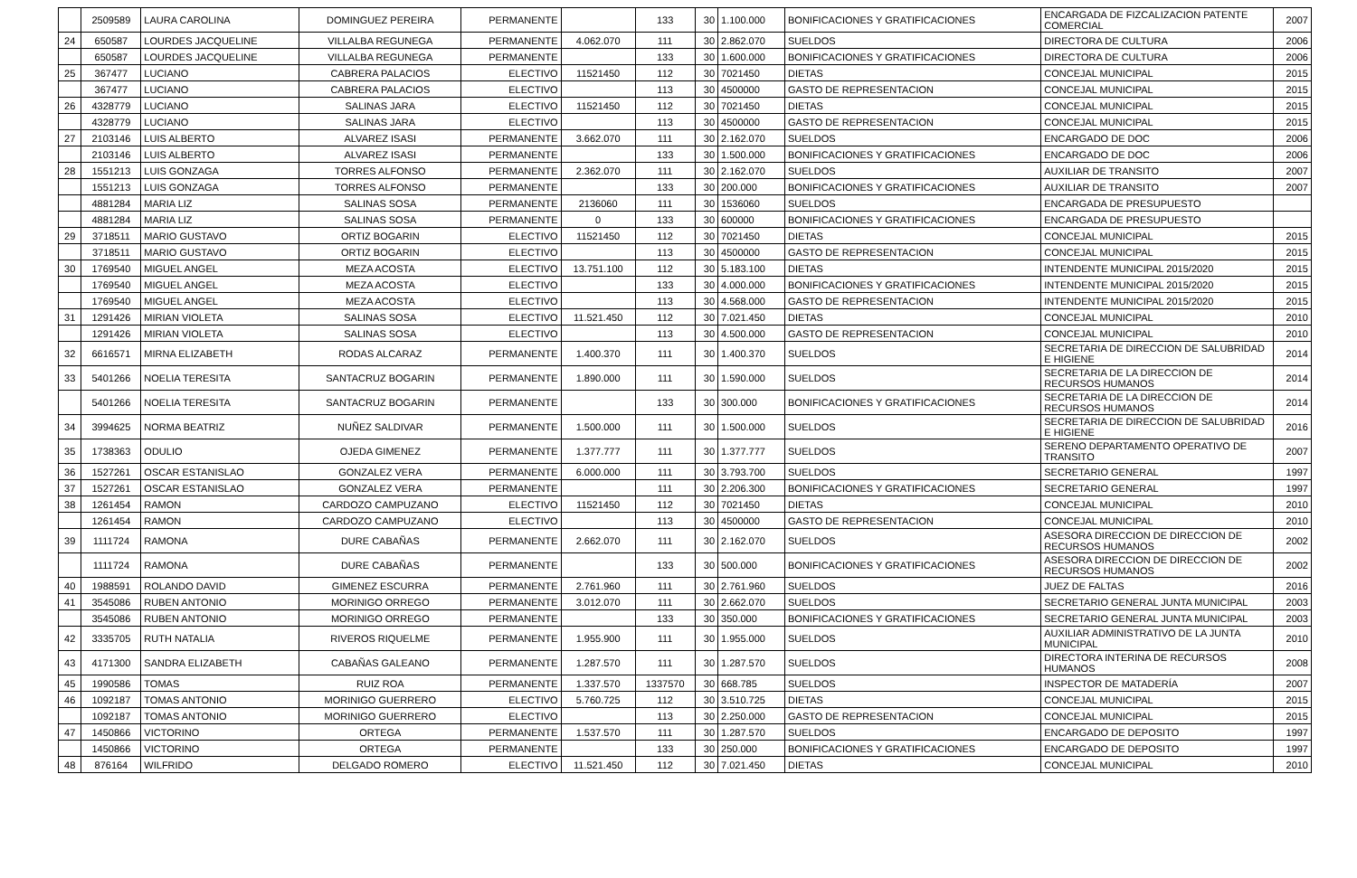| | 2509589 | LAURA CAROLINA | DOMINGUEZ PEREIRA | PERMANENTE | | 133 | 30 | 1.100.000 | BONIFICACIONES Y GRATIFICACIONES | ENCARGADA DE FIZCALIZACION PATENTE COMERCIAL | 2007 |
| 24 | 650587 | LOURDES JACQUELINE | VILLALBA REGUNEGA | PERMANENTE | 4.062.070 | 111 | 30 | 2.862.070 | SUELDOS | DIRECTORA DE CULTURA | 2006 |
| | 650587 | LOURDES JACQUELINE | VILLALBA REGUNEGA | PERMANENTE | | 133 | 30 | 1.600.000 | BONIFICACIONES Y GRATIFICACIONES | DIRECTORA DE CULTURA | 2006 |
| 25 | 367477 | LUCIANO | CABRERA PALACIOS | ELECTIVO | 11521450 | 112 | 30 | 7021450 | DIETAS | CONCEJAL MUNICIPAL | 2015 |
| | 367477 | LUCIANO | CABRERA PALACIOS | ELECTIVO | | 113 | 30 | 4500000 | GASTO DE REPRESENTACION | CONCEJAL MUNICIPAL | 2015 |
| 26 | 4328779 | LUCIANO | SALINAS JARA | ELECTIVO | 11521450 | 112 | 30 | 7021450 | DIETAS | CONCEJAL MUNICIPAL | 2015 |
| | 4328779 | LUCIANO | SALINAS JARA | ELECTIVO | | 113 | 30 | 4500000 | GASTO DE REPRESENTACION | CONCEJAL MUNICIPAL | 2015 |
| 27 | 2103146 | LUIS ALBERTO | ALVAREZ ISASI | PERMANENTE | 3.662.070 | 111 | 30 | 2.162.070 | SUELDOS | ENCARGADO DE DOC | 2006 |
| | 2103146 | LUIS ALBERTO | ALVAREZ ISASI | PERMANENTE | | 133 | 30 | 1.500.000 | BONIFICACIONES Y GRATIFICACIONES | ENCARGADO DE DOC | 2006 |
| 28 | 1551213 | LUIS GONZAGA | TORRES ALFONSO | PERMANENTE | 2.362.070 | 111 | 30 | 2.162.070 | SUELDOS | AUXILIAR DE TRANSITO | 2007 |
| | 1551213 | LUIS GONZAGA | TORRES ALFONSO | PERMANENTE | | 133 | 30 | 200.000 | BONIFICACIONES Y GRATIFICACIONES | AUXILIAR DE TRANSITO | 2007 |
| | 4881284 | MARIA LIZ | SALINAS SOSA | PERMANENTE | 2136060 | 111 | 30 | 1536060 | SUELDOS | ENCARGADA DE PRESUPUESTO | |
| | 4881284 | MARIA LIZ | SALINAS SOSA | PERMANENTE | 0 | 133 | 30 | 600000 | BONIFICACIONES Y GRATIFICACIONES | ENCARGADA DE PRESUPUESTO | |
| 29 | 3718511 | MARIO GUSTAVO | ORTIZ BOGARIN | ELECTIVO | 11521450 | 112 | 30 | 7021450 | DIETAS | CONCEJAL MUNICIPAL | 2015 |
| | 3718511 | MARIO GUSTAVO | ORTIZ BOGARIN | ELECTIVO | | 113 | 30 | 4500000 | GASTO DE REPRESENTACION | CONCEJAL MUNICIPAL | 2015 |
| 30 | 1769540 | MIGUEL ANGEL | MEZA ACOSTA | ELECTIVO | 13.751.100 | 112 | 30 | 5.183.100 | DIETAS | INTENDENTE MUNICIPAL 2015/2020 | 2015 |
| | 1769540 | MIGUEL ANGEL | MEZA ACOSTA | ELECTIVO | | 133 | 30 | 4.000.000 | BONIFICACIONES Y GRATIFICACIONES | INTENDENTE MUNICIPAL 2015/2020 | 2015 |
| | 1769540 | MIGUEL ANGEL | MEZA ACOSTA | ELECTIVO | | 113 | 30 | 4.568.000 | GASTO DE REPRESENTACION | INTENDENTE MUNICIPAL 2015/2020 | 2015 |
| 31 | 1291426 | MIRIAN VIOLETA | SALINAS SOSA | ELECTIVO | 11.521.450 | 112 | 30 | 7.021.450 | DIETAS | CONCEJAL MUNICIPAL | 2010 |
| | 1291426 | MIRIAN VIOLETA | SALINAS SOSA | ELECTIVO | | 113 | 30 | 4.500.000 | GASTO DE REPRESENTACION | CONCEJAL MUNICIPAL | 2010 |
| 32 | 6616571 | MIRNA ELIZABETH | RODAS ALCARAZ | PERMANENTE | 1.400.370 | 111 | 30 | 1.400.370 | SUELDOS | SECRETARIA DE DIRECCION DE SALUBRIDAD E HIGIENE | 2014 |
| 33 | 5401266 | NOELIA TERESITA | SANTACRUZ BOGARIN | PERMANENTE | 1.890.000 | 111 | 30 | 1.590.000 | SUELDOS | SECRETARIA DE LA DIRECCION DE RECURSOS HUMANOS | 2014 |
| | 5401266 | NOELIA TERESITA | SANTACRUZ BOGARIN | PERMANENTE | | 133 | 30 | 300.000 | BONIFICACIONES Y GRATIFICACIONES | SECRETARIA DE LA DIRECCION DE RECURSOS HUMANOS | 2014 |
| 34 | 3994625 | NORMA BEATRIZ | NUÑEZ SALDIVAR | PERMANENTE | 1.500.000 | 111 | 30 | 1.500.000 | SUELDOS | SECRETARIA DE DIRECCION DE SALUBRIDAD E HIGIENE | 2016 |
| 35 | 1738363 | ODULIO | OJEDA GIMENEZ | PERMANENTE | 1.377.777 | 111 | 30 | 1.377.777 | SUELDOS | SERENO DEPARTAMENTO OPERATIVO DE TRANSITO | 2007 |
| 36 | 1527261 | OSCAR ESTANISLAO | GONZALEZ VERA | PERMANENTE | 6.000.000 | 111 | 30 | 3.793.700 | SUELDOS | SECRETARIO GENERAL | 1997 |
| 37 | 1527261 | OSCAR ESTANISLAO | GONZALEZ VERA | PERMANENTE | | 111 | 30 | 2.206.300 | BONIFICACIONES Y GRATIFICACIONES | SECRETARIO GENERAL | 1997 |
| 38 | 1261454 | RAMON | CARDOZO CAMPUZANO | ELECTIVO | 11521450 | 112 | 30 | 7021450 | DIETAS | CONCEJAL MUNICIPAL | 2010 |
| | 1261454 | RAMON | CARDOZO CAMPUZANO | ELECTIVO | | 113 | 30 | 4500000 | GASTO DE REPRESENTACION | CONCEJAL MUNICIPAL | 2010 |
| 39 | 1111724 | RAMONA | DURE CABAÑAS | PERMANENTE | 2.662.070 | 111 | 30 | 2.162.070 | SUELDOS | ASESORA DIRECCION DE DIRECCION DE RECURSOS HUMANOS | 2002 |
| | 1111724 | RAMONA | DURE CABAÑAS | PERMANENTE | | 133 | 30 | 500.000 | BONIFICACIONES Y GRATIFICACIONES | ASESORA DIRECCION DE DIRECCION DE RECURSOS HUMANOS | 2002 |
| 40 | 1988591 | ROLANDO DAVID | GIMENEZ ESCURRA | PERMANENTE | 2.761.960 | 111 | 30 | 2.761.960 | SUELDOS | JUEZ DE FALTAS | 2016 |
| 41 | 3545086 | RUBEN ANTONIO | MORINIGO ORREGO | PERMANENTE | 3.012.070 | 111 | 30 | 2.662.070 | SUELDOS | SECRETARIO GENERAL JUNTA MUNICIPAL | 2003 |
| | 3545086 | RUBEN ANTONIO | MORINIGO ORREGO | PERMANENTE | | 133 | 30 | 350.000 | BONIFICACIONES Y GRATIFICACIONES | SECRETARIO GENERAL JUNTA MUNICIPAL | 2003 |
| 42 | 3335705 | RUTH NATALIA | RIVEROS RIQUELME | PERMANENTE | 1.955.900 | 111 | 30 | 1.955.000 | SUELDOS | AUXILIAR ADMINISTRATIVO DE LA JUNTA MUNICIPAL | 2010 |
| 43 | 4171300 | SANDRA ELIZABETH | CABAÑAS GALEANO | PERMANENTE | 1.287.570 | 111 | 30 | 1.287.570 | SUELDOS | DIRECTORA INTERINA DE RECURSOS HUMANOS | 2008 |
| 45 | 1990586 | TOMAS | RUIZ ROA | PERMANENTE | 1.337.570 | 1337570 | 30 | 668.785 | SUELDOS | INSPECTOR DE MATADERÍA | 2007 |
| 46 | 1092187 | TOMAS ANTONIO | MORINIGO GUERRERO | ELECTIVO | 5.760.725 | 112 | 30 | 3.510.725 | DIETAS | CONCEJAL MUNICIPAL | 2015 |
| | 1092187 | TOMAS ANTONIO | MORINIGO GUERRERO | ELECTIVO | | 113 | 30 | 2.250.000 | GASTO DE REPRESENTACION | CONCEJAL MUNICIPAL | 2015 |
| 47 | 1450866 | VICTORINO | ORTEGA | PERMANENTE | 1.537.570 | 111 | 30 | 1.287.570 | SUELDOS | ENCARGADO DE DEPOSITO | 1997 |
| | 1450866 | VICTORINO | ORTEGA | PERMANENTE | | 133 | 30 | 250.000 | BONIFICACIONES Y GRATIFICACIONES | ENCARGADO DE DEPOSITO | 1997 |
| 48 | 876164 | WILFRIDO | DELGADO ROMERO | ELECTIVO | 11.521.450 | 112 | 30 | 7.021.450 | DIETAS | CONCEJAL MUNICIPAL | 2010 |